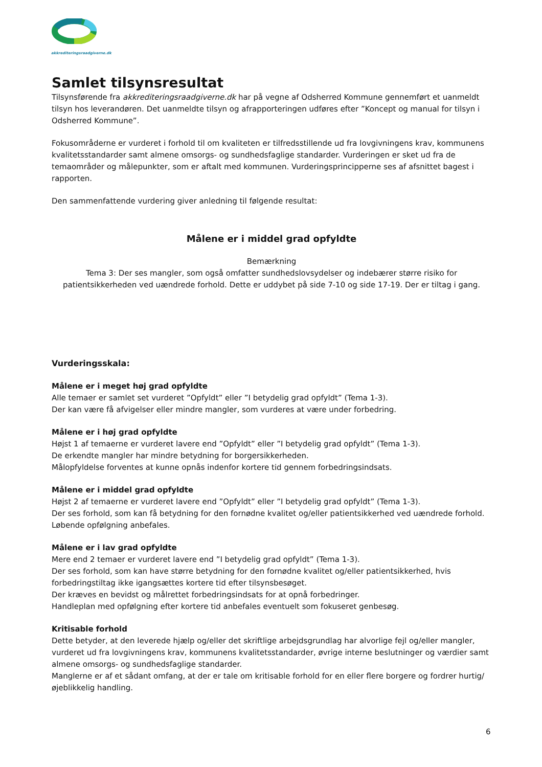akkrediteringsraadgiverne.dk
Samlet tilsynsresultat
Tilsynsførende fra akkrediteringsraadgiverne.dk har på vegne af Odsherred Kommune gennemført et uanmeldt tilsyn hos leverandøren. Det uanmeldte tilsyn og afrapporteringen udføres efter ”Koncept og manual for tilsyn i Odsherred Kommune”.
Fokusområderne er vurderet i forhold til om kvaliteten er tilfredsstillende ud fra lovgivningens krav, kommunens kvalitetsstandarder samt almene omsorgs- og sundhedsfaglige standarder. Vurderingen er sket ud fra de temaområder og målepunkter, som er aftalt med kommunen. Vurderingsprincipperne ses af afsnittet bagest i rapporten.
Den sammenfattende vurdering giver anledning til følgende resultat:
Målene er i middel grad opfyldte
Bemærkning
Tema 3: Der ses mangler, som også omfatter sundhedslovsydelser og indebærer større risiko for patientsikkerheden ved uændrede forhold. Dette er uddybet på side 7-10 og side 17-19. Der er tiltag i gang.
Vurderingsskala:
Målene er i meget høj grad opfyldte
Alle temaer er samlet set vurderet ”Opfyldt” eller ”I betydelig grad opfyldt” (Tema 1-3).
Der kan være få afvigelser eller mindre mangler, som vurderes at være under forbedring.
Målene er i høj grad opfyldte
Højst 1 af temaerne er vurderet lavere end ”Opfyldt” eller ”I betydelig grad opfyldt” (Tema 1-3).
De erkendte mangler har mindre betydning for borgersikkerheden.
Målopfyldelse forventes at kunne opnås indenfor kortere tid gennem forbedringsindsats.
Målene er i middel grad opfyldte
Højst 2 af temaerne er vurderet lavere end ”Opfyldt” eller ”I betydelig grad opfyldt” (Tema 1-3).
Der ses forhold, som kan få betydning for den fornødne kvalitet og/eller patientsikkerhed ved uændrede forhold.
Løbende opfølgning anbefales.
Målene er i lav grad opfyldte
Mere end 2 temaer er vurderet lavere end ”I betydelig grad opfyldt” (Tema 1-3).
Der ses forhold, som kan have større betydning for den fornødne kvalitet og/eller patientsikkerhed, hvis forbedringstiltag ikke igangsættes kortere tid efter tilsynsbesøget.
Der kræves en bevidst og målrettet forbedringsindsats for at opnå forbedringer.
Handleplan med opfølgning efter kortere tid anbefales eventuelt som fokuseret genbesøg.
Kritisable forhold
Dette betyder, at den leverede hjælp og/eller det skriftlige arbejdsgrundlag har alvorlige fejl og/eller mangler, vurderet ud fra lovgivningens krav, kommunens kvalitetsstandarder, øvrige interne beslutninger og værdier samt almene omsorgs- og sundhedsfaglige standarder.
Manglerne er af et sådant omfang, at der er tale om kritisable forhold for en eller flere borgere og fordrer hurtig/øjeblikkelig handling.
6